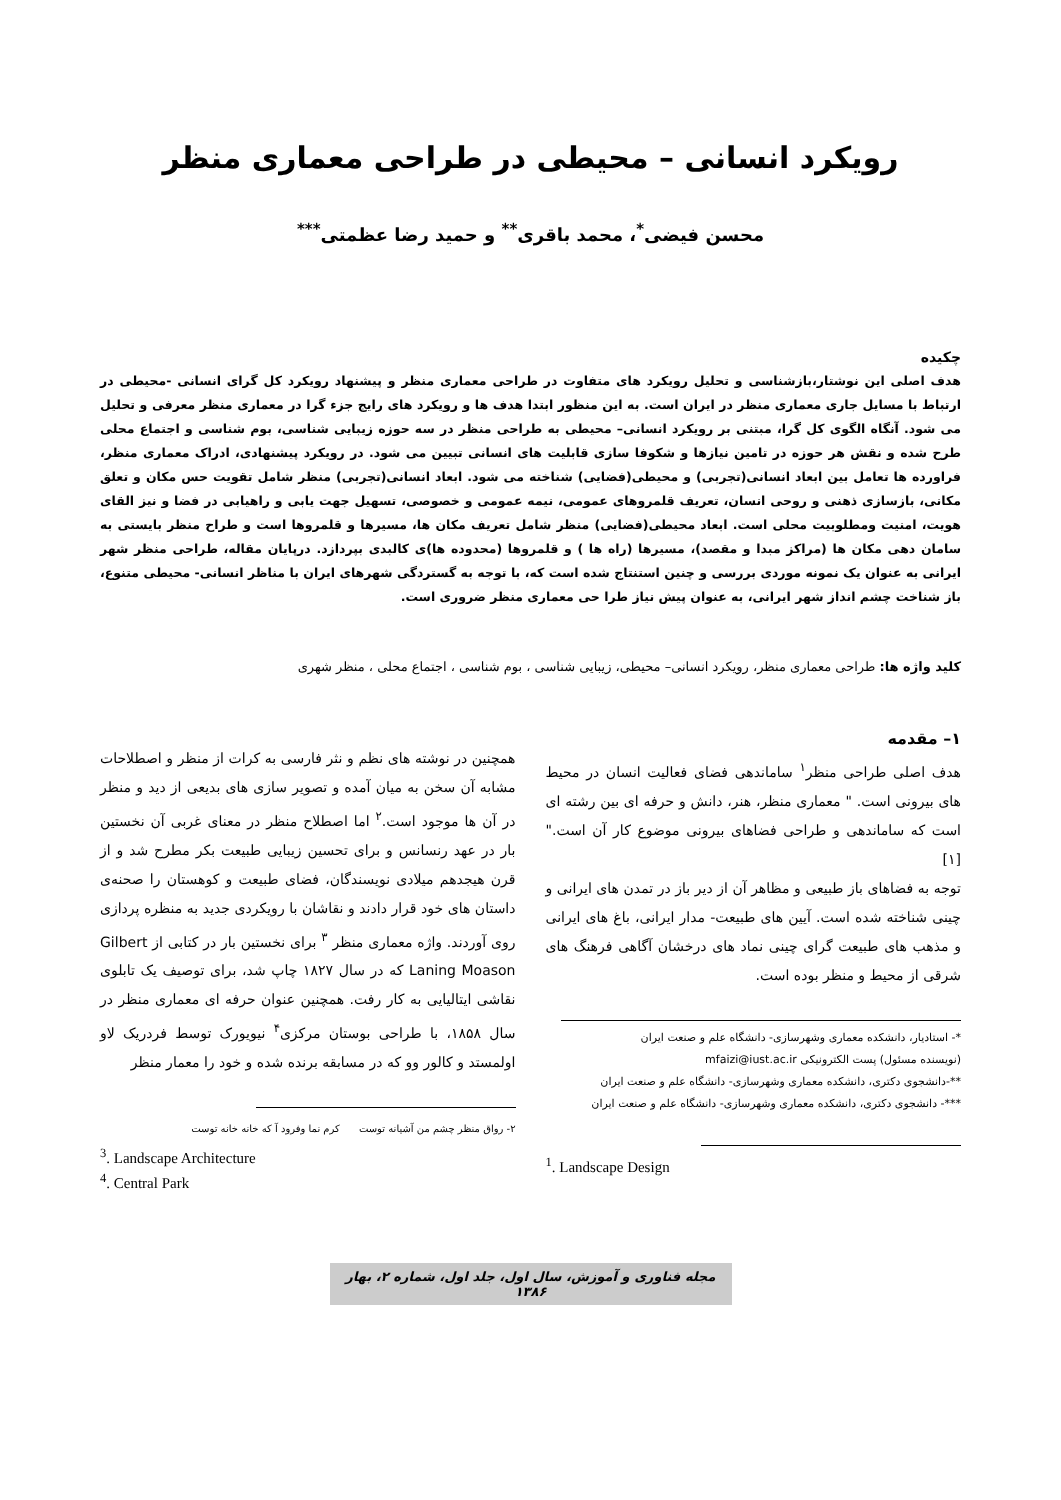رویکرد انسانی – محیطی در طراحی معماری منظر
محسن فیضی<sup>*</sup>، محمد باقری<sup>**</sup> و حمید رضا عظمتی<sup>***</sup>
چکیده
هدف اصلی این نوشتار،بازشناسی و تحلیل رویکرد های متفاوت در طراحی معماری منظر و پیشنهاد رویکرد کل گرای انسانی -محیطی در ارتباط با مسایل جاری معماری منظر در ایران است. به این منظور ابتدا هدف ها و رویکرد های رایج جزء گرا در معماری منظر معرفی و تحلیل می شود. آنگاه الگوی کل گرا، مبتنی بر رویکرد انسانی– محیطی به طراحی منظر در سه حوزه زیبایی شناسی، بوم شناسی و اجتماع محلی طرح شده و نقش هر حوزه در تامین نیازها و شکوفا سازی قابلیت های انسانی تبیین می شود. در رویکرد پیشنهادی، ادراک معماری منظر، فراورده ها تعامل بین ابعاد انسانی(تجربی) و محیطی(فضایی) شناخته می شود. ابعاد انسانی(تجربی) منظر شامل تقویت حس مکان و تعلق مکانی، بازسازی ذهنی و روحی انسان، تعریف قلمروهای عمومی، نیمه عمومی و خصوصی، تسهیل جهت یابی و راهیابی در فضا و نیز القای هویت، امنیت ومطلوبیت محلی است. ابعاد محیطی(فضایی) منظر شامل تعریف مکان ها، مسیرها و قلمروها است و طراح منظر بایستی به سامان دهی مکان ها (مراکز مبدا و مقصد)، مسیرها (راه ها ) و قلمروها (محدوده ها)ی کالبدی بپردازد. درپایان مقاله، طراحی منظر شهر ایرانی به عنوان یک نمونه موردی بررسی و چنین استنتاج شده است که، با توجه به گستردگی شهرهای ایران با مناظر انسانی- محیطی متنوع، باز شناخت چشم انداز شهر ایرانی، به عنوان پیش نیاز طرا حی معماری منظر ضروری است.
کلید واژه ها: طراحی معماری منظر، رویکرد انسانی– محیطی، زیبایی شناسی ، بوم شناسی ، اجتماع محلی ، منظر شهری
۱– مقدمه
هدف اصلی طراحی منظر<sup>۱</sup> ساماندهی فضای فعالیت انسان در محیط های بیرونی است. " معماری منظر، هنر، دانش و حرفه ای بین رشته ای است که ساماندهی و طراحی فضاهای بیرونی موضوع کار آن است." [۱]
توجه به فضاهای باز طبیعی و مظاهر آن از دیر باز در تمدن های ایرانی و چینی شناخته شده است. آیین های طبیعت- مدار ایرانی، باغ های ایرانی و مذهب های طبیعت گرای چینی نماد های درخشان آگاهی فرهنگ های شرقی از محیط و منظر بوده است.
*- استادیار، دانشکده معماری وشهرسازی- دانشگاه علم و صنعت ایران
(نویسنده مسئول) پست الکترونیکی mfaizi@iust.ac.ir
**-دانشجوی دکتری، دانشکده معماری وشهرسازی- دانشگاه علم و صنعت ایران
***- دانشجوی دکتری، دانشکده معماری وشهرسازی- دانشگاه علم و صنعت ایران
<sup>1</sup>. Landscape Design
همچنین در نوشته های نظم و نثر فارسی به کرات از منظر و اصطلاحات مشابه آن سخن به میان آمده و تصویر سازی های بدیعی از دید و منظر در آن ها موجود است.<sup>۲</sup> اما اصطلاح منظر در معنای غربی آن نخستین بار در عهد رنسانس و برای تحسین زیبایی طبیعت بکر مطرح شد و از قرن هیجدهم میلادی نویسندگان، فضای طبیعت و کوهستان را صحنه‌ی داستان های خود قرار دادند و نقاشان با رویکردی جدید به منظره پردازی روی آوردند. واژه معماری منظر <sup>۳</sup> برای نخستین بار در کتابی از Gilbert Laning Moason که در سال ۱۸۲۷ چاپ شد، برای توصیف یک تابلوی نقاشی ایتالیایی به کار رفت. همچنین عنوان حرفه ای معماری منظر در سال ۱۸۵۸، با طراحی بوستان مرکزی<sup>۴</sup> نیویورک توسط فردریک لاو اولمستد و کالور وو که در مسابقه برنده شده و خود را معمار منظر
۲- رواق منظر چشم من آشیانه توست کرم نما وفرود آ که خانه خانه توست
<sup>3</sup>. Landscape Architecture
<sup>4</sup>. Central Park
مجله فناوری و آموزش، سال اول، جلد اول، شماره ۲، بهار ۱۳۸۶